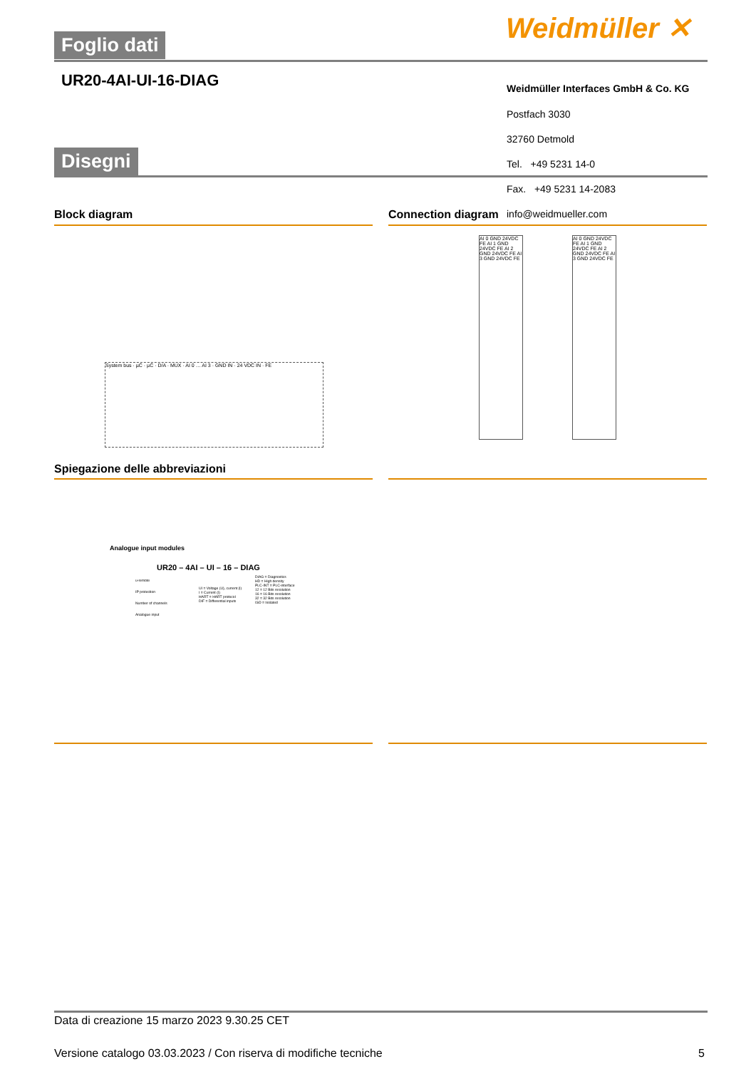Foglio dati Weidmüller ✕
UR20-4AI-UI-16-DIAG
Weidmüller Interfaces GmbH & Co. KG
Postfach 3030
32760 Detmold
Tel. +49 5231 14-0
Disegni
Fax. +49 5231 14-2083
info@weidmueller.com
Block diagram Connection diagram
System bus · µC · µC · D/A · MUX · AI 0 … AI 3 · GND IN · 24 VDC IN · FE
AI 0 GND 24VDC FE AI 1 GND 24VDC FE AI 2 GND 24VDC FE AI 3 GND 24VDC FE
AI 0 GND 24VDC FE AI 1 GND 24VDC FE AI 2 GND 24VDC FE AI 3 GND 24VDC FE
Spiegazione delle abbreviazioni
Analogue input modules
UR20 – 4AI – UI – 16 – DIAG
u-remote
IP protection
Number of channels
Analogue input
UI = Voltage (U), current (I)
I = Current (I)
HART = HART protocol
DIF = Differential inputs
DIAG = Diagnostics
HD = High density
PLC-INT = PLC-interface
12 = 12 Bits resolution
16 = 16 Bits resolution
32 = 32 Bits resolution
ISO = Isolated
Data di creazione 15 marzo 2023 9.30.25 CET
Versione catalogo 03.03.2023 / Con riserva di modifiche tecniche
5